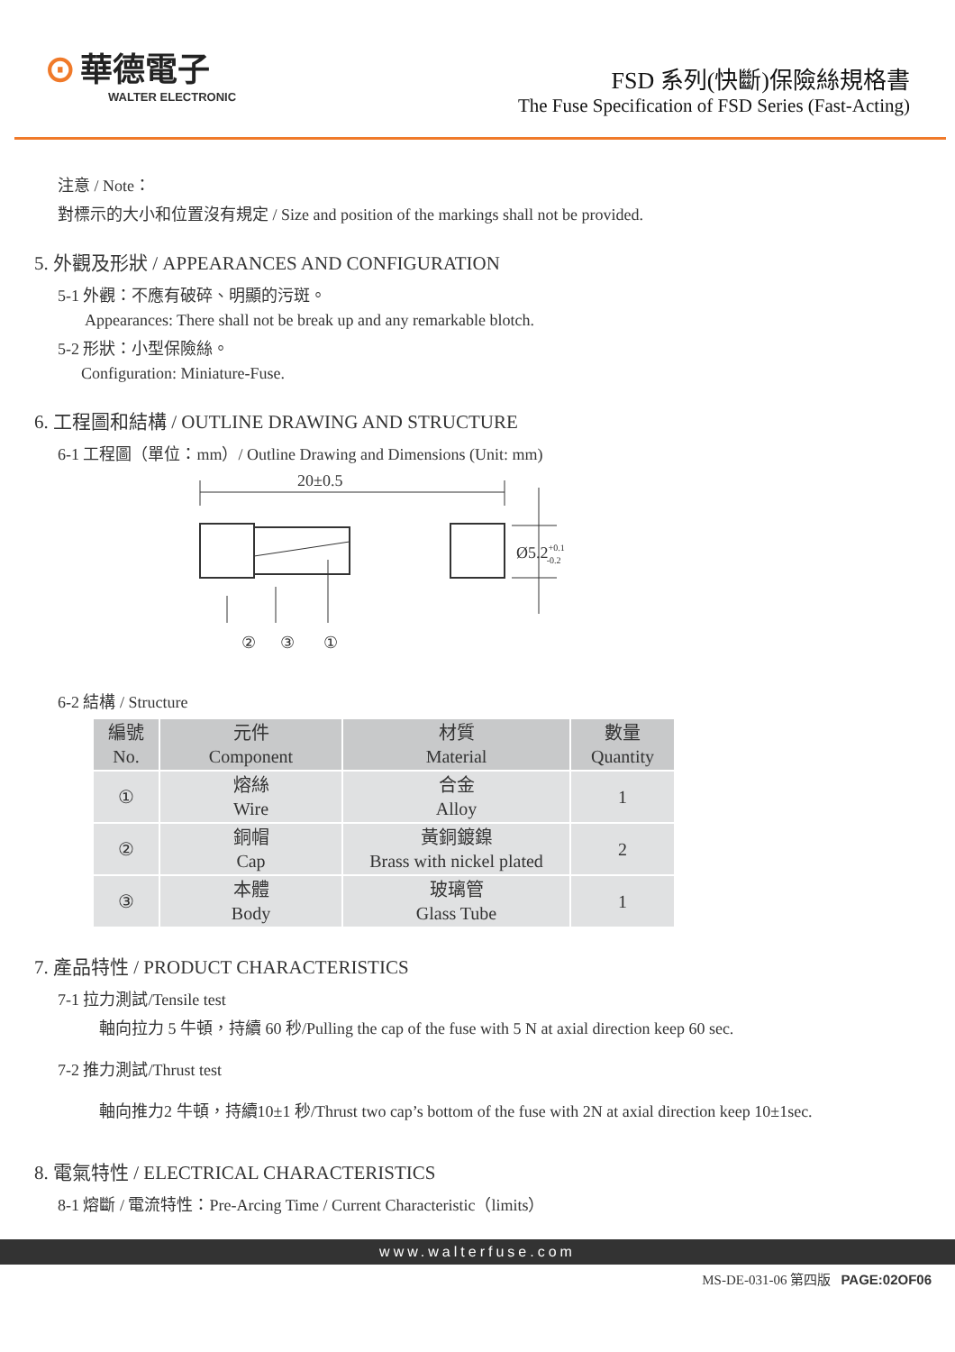⊙ 華德電子
WALTER ELECTRONIC
FSD 系列(快斷)保險絲規格書
The Fuse Specification of FSD Series (Fast-Acting)
注意 / Note：
對標示的大小和位置沒有規定 / Size and position of the markings shall not be provided.
5. 外觀及形狀 / APPEARANCES AND CONFIGURATION
5-1 外觀：不應有破碎、明顯的污斑。
Appearances: There shall not be break up and any remarkable blotch.
5-2 形狀：小型保險絲。
Configuration: Miniature-Fuse.
6. 工程圖和結構 / OUTLINE DRAWING AND STRUCTURE
6-1 工程圖（單位：mm）/ Outline Drawing and Dimensions (Unit: mm)
20±0.5
Ø5.2+0.1-0.2
② ③ ①
6-2 結構 / Structure
| 編號 No. | 元件 Component | 材質 Material | 數量 Quantity |
| --- | --- | --- | --- |
| ① | 熔絲 Wire | 合金 Alloy | 1 |
| ② | 銅帽 Cap | 黃銅鍍鎳 Brass with nickel plated | 2 |
| ③ | 本體 Body | 玻璃管 Glass Tube | 1 |
7. 產品特性 / PRODUCT CHARACTERISTICS
7-1 拉力測試/Tensile test
軸向拉力 5 牛頓，持續 60 秒/Pulling the cap of the fuse with 5 N at axial direction keep 60 sec.
7-2 推力測試/Thrust test
軸向推力2 牛頓，持續10±1 秒/Thrust two cap’s bottom of the fuse with 2N at axial direction keep 10±1sec.
8. 電氣特性 / ELECTRICAL CHARACTERISTICS
8-1 熔斷 / 電流特性：Pre-Arcing Time / Current Characteristic（limits）
www.walterfuse.com
MS-DE-031-06 第四版 PAGE:02OF06